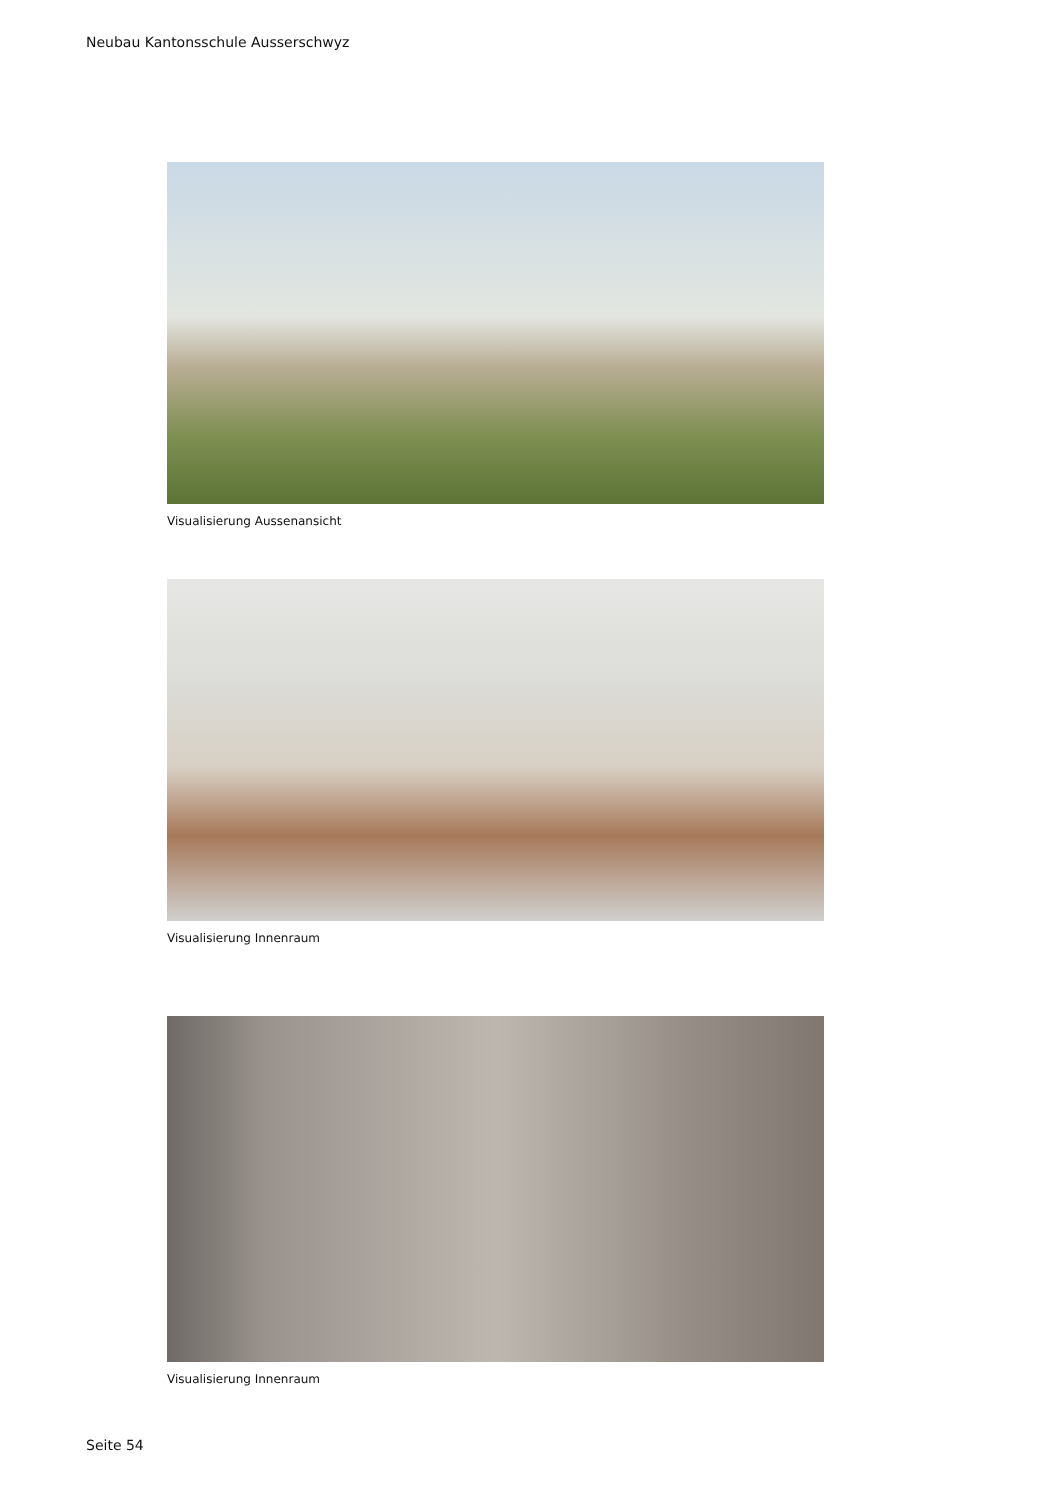Neubau Kantonsschule Ausserschwyz
Visualisierung Aussenansicht
Visualisierung Innenraum
Visualisierung Innenraum
Seite 54